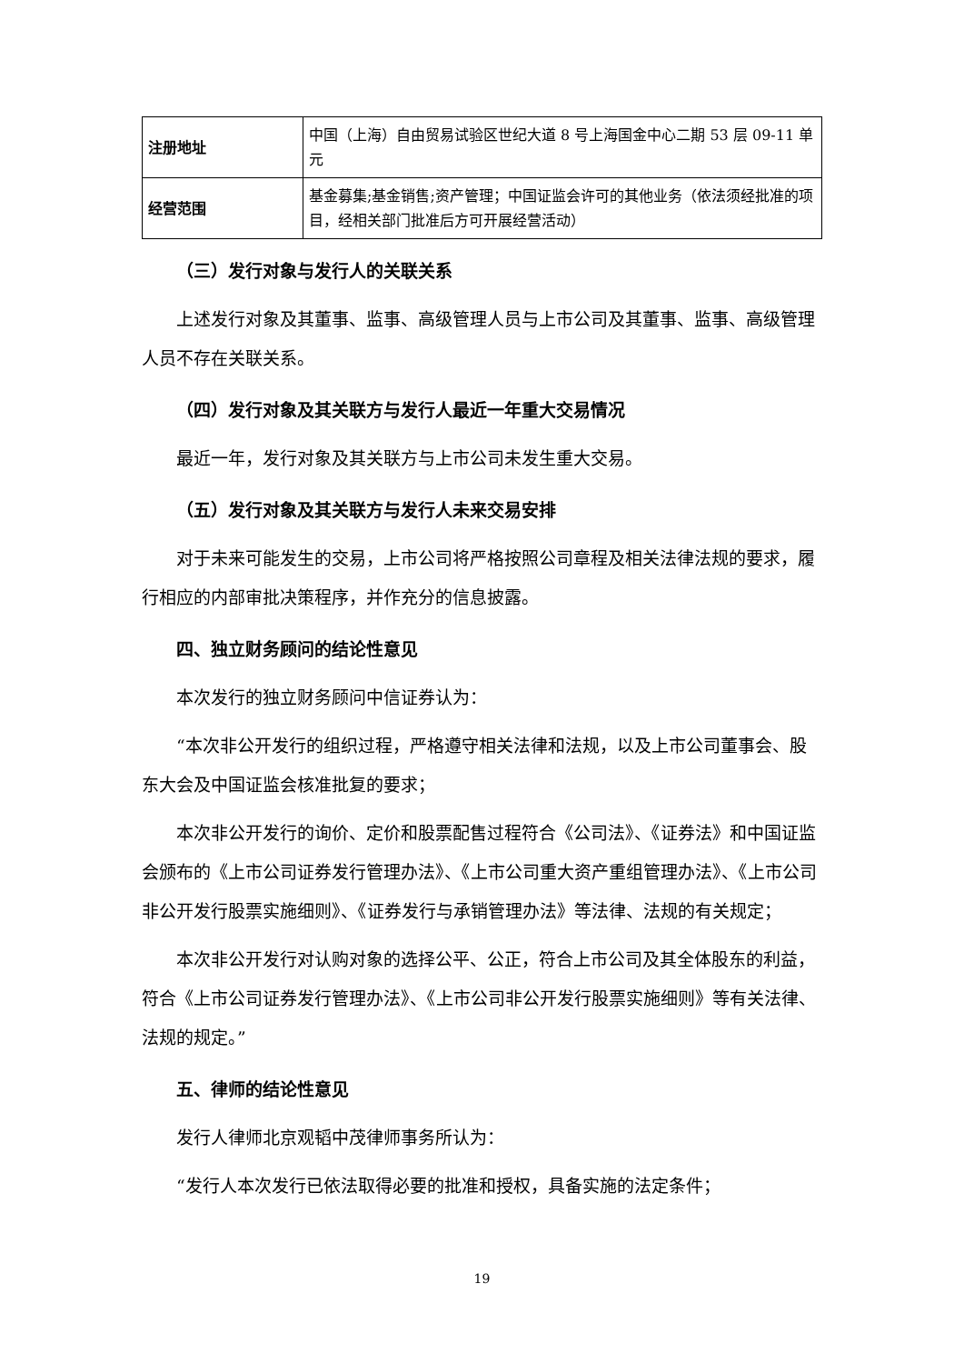| 注册地址 | 中国（上海）自由贸易试验区世纪大道 8 号上海国金中心二期 53 层 09-11 单元 |
| 经营范围 | 基金募集;基金销售;资产管理；中国证监会许可的其他业务（依法须经批准的项目，经相关部门批准后方可开展经营活动） |
（三）发行对象与发行人的关联关系
上述发行对象及其董事、监事、高级管理人员与上市公司及其董事、监事、高级管理人员不存在关联关系。
（四）发行对象及其关联方与发行人最近一年重大交易情况
最近一年，发行对象及其关联方与上市公司未发生重大交易。
（五）发行对象及其关联方与发行人未来交易安排
对于未来可能发生的交易，上市公司将严格按照公司章程及相关法律法规的要求，履行相应的内部审批决策程序，并作充分的信息披露。
四、独立财务顾问的结论性意见
本次发行的独立财务顾问中信证券认为：
“本次非公开发行的组织过程，严格遵守相关法律和法规，以及上市公司董事会、股东大会及中国证监会核准批复的要求；
本次非公开发行的询价、定价和股票配售过程符合《公司法》、《证券法》和中国证监会颁布的《上市公司证券发行管理办法》、《上市公司重大资产重组管理办法》、《上市公司非公开发行股票实施细则》、《证券发行与承销管理办法》等法律、法规的有关规定；
本次非公开发行对认购对象的选择公平、公正，符合上市公司及其全体股东的利益，符合《上市公司证券发行管理办法》、《上市公司非公开发行股票实施细则》等有关法律、法规的规定。”
五、律师的结论性意见
发行人律师北京观韬中茂律师事务所认为：
“发行人本次发行已依法取得必要的批准和授权，具备实施的法定条件；
19